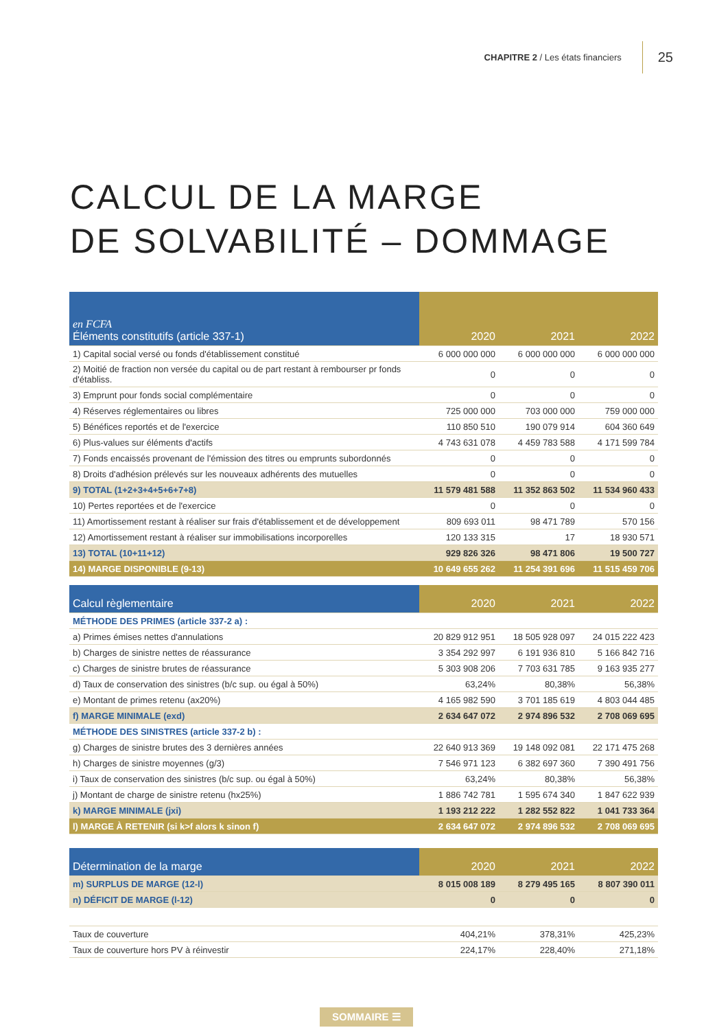CHAPITRE 2 / Les états financiers 25
CALCUL DE LA MARGE
DE SOLVABILITÉ – DOMMAGE
| en FCFA Éléments constitutifs (article 337-1) | 2020 | 2021 | 2022 |
| --- | --- | --- | --- |
| 1) Capital social versé ou fonds d'établissement constitué | 6 000 000 000 | 6 000 000 000 | 6 000 000 000 |
| 2) Moitié de fraction non versée du capital ou de part restant à rembourser pr fonds d'établiss. | 0 | 0 | 0 |
| 3) Emprunt pour fonds social complémentaire | 0 | 0 | 0 |
| 4) Réserves réglementaires ou libres | 725 000 000 | 703 000 000 | 759 000 000 |
| 5) Bénéfices reportés et de l'exercice | 110 850 510 | 190 079 914 | 604 360 649 |
| 6) Plus-values sur éléments d'actifs | 4 743 631 078 | 4 459 783 588 | 4 171 599 784 |
| 7) Fonds encaissés provenant de l'émission des titres ou emprunts subordonnés | 0 | 0 | 0 |
| 8) Droits d'adhésion prélevés sur les nouveaux adhérents des mutuelles | 0 | 0 | 0 |
| 9) TOTAL (1+2+3+4+5+6+7+8) | 11 579 481 588 | 11 352 863 502 | 11 534 960 433 |
| 10) Pertes reportées et de l'exercice | 0 | 0 | 0 |
| 11) Amortissement restant à réaliser sur frais d'établissement et de développement | 809 693 011 | 98 471 789 | 570 156 |
| 12) Amortissement restant à réaliser sur immobilisations incorporelles | 120 133 315 | 17 | 18 930 571 |
| 13) TOTAL (10+11+12) | 929 826 326 | 98 471 806 | 19 500 727 |
| 14) MARGE DISPONIBLE (9-13) | 10 649 655 262 | 11 254 391 696 | 11 515 459 706 |
| Calcul règlementaire | 2020 | 2021 | 2022 |
| --- | --- | --- | --- |
| MÉTHODE DES PRIMES (article 337-2 a) : | | | |
| a) Primes émises nettes d'annulations | 20 829 912 951 | 18 505 928 097 | 24 015 222 423 |
| b) Charges de sinistre nettes de réassurance | 3 354 292 997 | 6 191 936 810 | 5 166 842 716 |
| c) Charges de sinistre brutes de réassurance | 5 303 908 206 | 7 703 631 785 | 9 163 935 277 |
| d) Taux de conservation des sinistres (b/c sup. ou égal à 50%) | 63,24% | 80,38% | 56,38% |
| e) Montant de primes retenu (ax20%) | 4 165 982 590 | 3 701 185 619 | 4 803 044 485 |
| f) MARGE MINIMALE (exd) | 2 634 647 072 | 2 974 896 532 | 2 708 069 695 |
| MÉTHODE DES SINISTRES (article 337-2 b) : | | | |
| g) Charges de sinistre brutes des 3 dernières années | 22 640 913 369 | 19 148 092 081 | 22 171 475 268 |
| h) Charges de sinistre moyennes (g/3) | 7 546 971 123 | 6 382 697 360 | 7 390 491 756 |
| i) Taux de conservation des sinistres (b/c sup. ou égal à 50%) | 63,24% | 80,38% | 56,38% |
| j) Montant de charge de sinistre retenu (hx25%) | 1 886 742 781 | 1 595 674 340 | 1 847 622 939 |
| k) MARGE MINIMALE (jxi) | 1 193 212 222 | 1 282 552 822 | 1 041 733 364 |
| l) MARGE À RETENIR (si k>f alors k sinon f) | 2 634 647 072 | 2 974 896 532 | 2 708 069 695 |
| Détermination de la marge | 2020 | 2021 | 2022 |
| --- | --- | --- | --- |
| m) SURPLUS DE MARGE (12-l) | 8 015 008 189 | 8 279 495 165 | 8 807 390 011 |
| n) DÉFICIT DE MARGE (l-12) | 0 | 0 | 0 |
| Taux de couverture | 404,21% | 378,31% | 425,23% |
| Taux de couverture hors PV à réinvestir | 224,17% | 228,40% | 271,18% |
SOMMAIRE ☰